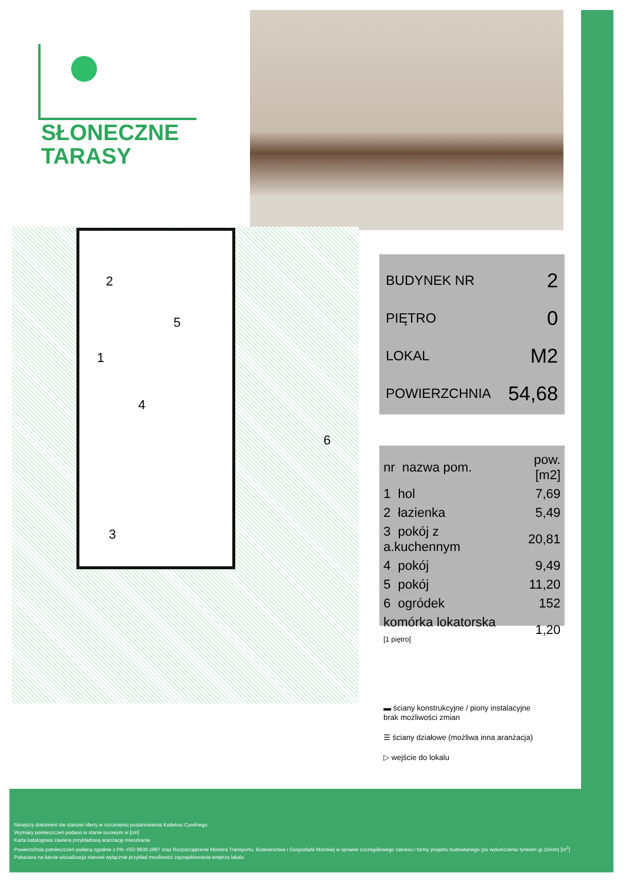SŁONECZNE
TARASY
2
5
1
4
3
6
| BUDYNEK NR | 2 |
| PIĘTRO | 0 |
| LOKAL | M2 |
| POWIERZCHNIA | 54,68 |
| nr nazwa pom. | pow.[m2] |
| --- | --- |
| 1 hol | 7,69 |
| 2 łazienka | 5,49 |
| 3 pokój z a.kuchennym | 20,81 |
| 4 pokój | 9,49 |
| 5 pokój | 11,20 |
| 6 ogródek | 152 |
| komórka lokatorska [1 piętro] | 1,20 |
▬ ściany konstrukcyjne / piony instalacyjne
brak możliwości zmian
☰ ściany działowe (możliwa inna aranżacja)
▷ wejście do lokalu
Niniejszy dokument nie stanowi oferty w rozumieniu postanowienia Kodeksu Cywilnego.
Wymiary pomieszczeń podano w stanie surowym w [cm]
Karta katalogowa zawiera przykładową aranżację mieszkania
Powierzchnia pomieszczeń podana zgodnie z PN -ISO 9836:1997 oraz Rozporządzenie Ministra Transportu, Budownictwa i Gospodarki Morskiej w sprawie szczegółowego zakresu i formy projektu budowlanego (po wykończeniu tynkiem gr.15mm) [m<sup>2</sup>]
Pokazana na karcie wizualizacja stanowi wyłącznie przykład mozliwości zaprojektowania wnętrza lokalu